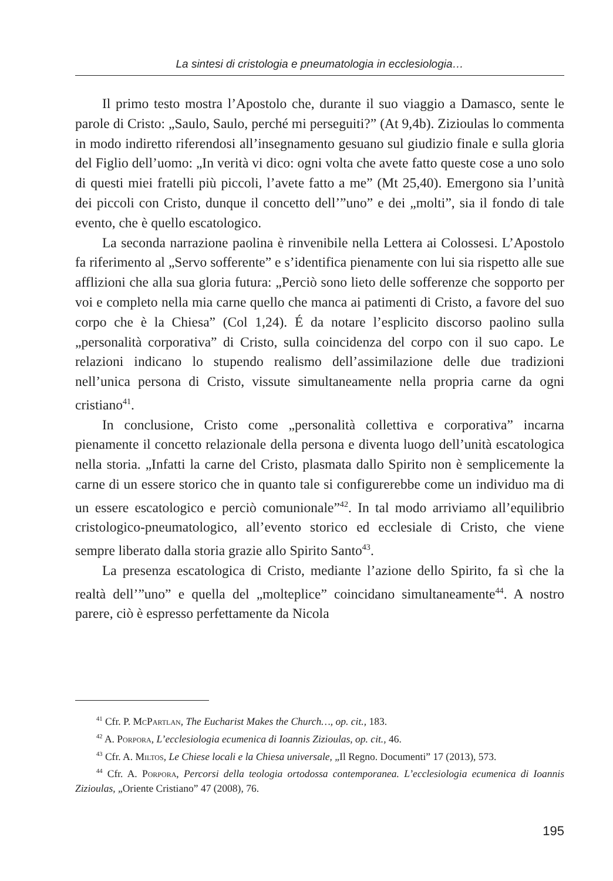La sintesi di cristologia e pneumatologia in ecclesiologia…
Il primo testo mostra l’Apostolo che, durante il suo viaggio a Damasco, sente le parole di Cristo: „Saulo, Saulo, perché mi perseguiti?” (At 9,4b). Zizioulas lo commenta in modo indiretto riferendosi all’insegnamento gesuano sul giudizio finale e sulla gloria del Figlio dell’uomo: „In verità vi dico: ogni volta che avete fatto queste cose a uno solo di questi miei fratelli più piccoli, l’avete fatto a me” (Mt 25,40). Emergono sia l’unità dei piccoli con Cristo, dunque il concetto dell’”uno” e dei „molti”, sia il fondo di tale evento, che è quello escatologico.
La seconda narrazione paolina è rinvenibile nella Lettera ai Colossesi. L’Apostolo fa riferimento al „Servo sofferente” e s’identifica pienamente con lui sia rispetto alle sue afflizioni che alla sua gloria futura: „Perciò sono lieto delle sofferenze che sopporto per voi e completo nella mia carne quello che manca ai patimenti di Cristo, a favore del suo corpo che è la Chiesa” (Col 1,24). É da notare l’esplicito discorso paolino sulla „personalità corporativa” di Cristo, sulla coincidenza del corpo con il suo capo. Le relazioni indicano lo stupendo realismo dell’assimilazione delle due tradizioni nell’unica persona di Cristo, vissute simultaneamente nella propria carne da ogni cristiano<sup>41</sup>.
In conclusione, Cristo come „personalità collettiva e corporativa” incarna pienamente il concetto relazionale della persona e diventa luogo dell’unità escatologica nella storia. „Infatti la carne del Cristo, plasmata dallo Spirito non è semplicemente la carne di un essere storico che in quanto tale si configurerebbe come un individuo ma di un essere escatologico e perciò comunionale”<sup>42</sup>. In tal modo arriviamo all’equilibrio cristologico-pneumatologico, all’evento storico ed ecclesiale di Cristo, che viene sempre liberato dalla storia grazie allo Spirito Santo<sup>43</sup>.
La presenza escatologica di Cristo, mediante l’azione dello Spirito, fa sì che la realtà dell’”uno” e quella del „molteplice” coincidano simultaneamente<sup>44</sup>. A nostro parere, ciò è espresso perfettamente da Nicola
<sup>41</sup> Cfr. P. McPartlan, The Eucharist Makes the Church…, op. cit., 183.
<sup>42</sup> A. Porpora, L’ecclesiologia ecumenica di Ioannis Zizioulas, op. cit., 46.
<sup>43</sup> Cfr. A. Miltos, Le Chiese locali e la Chiesa universale, „Il Regno. Documenti” 17 (2013), 573.
<sup>44</sup> Cfr. A. Porpora, Percorsi della teologia ortodossa contemporanea. L’ecclesiologia ecumenica di Ioannis Zizioulas, „Oriente Cristiano” 47 (2008), 76.
195